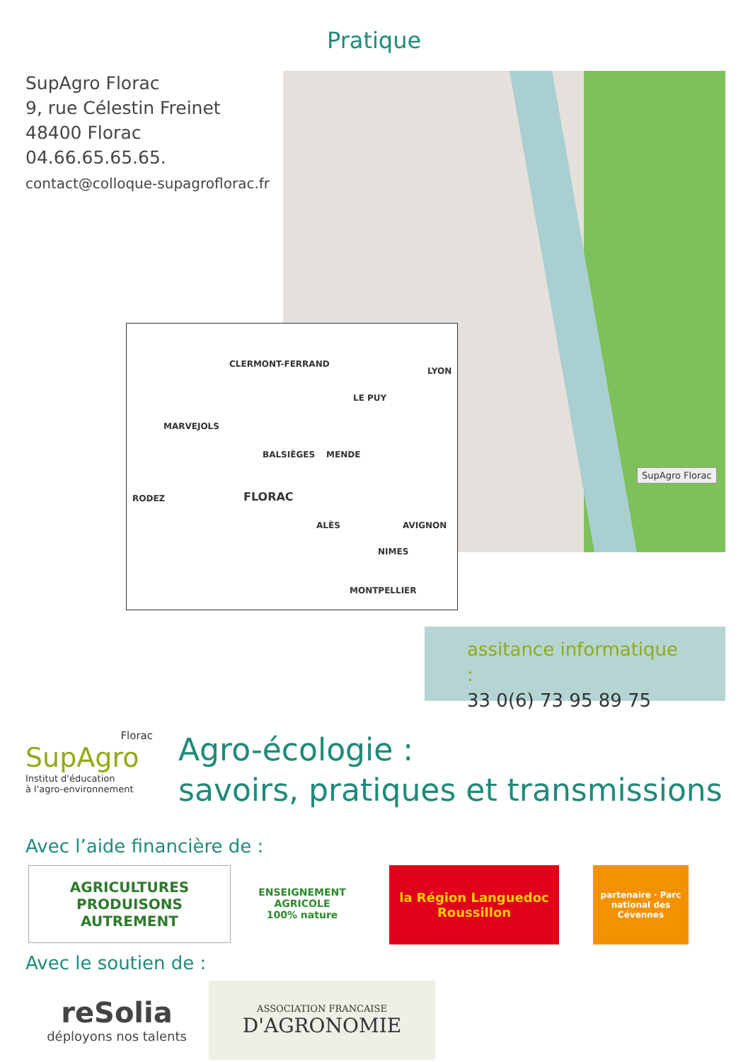Pratique
SupAgro Florac
9, rue Célestin Freinet
48400 Florac
04.66.65.65.65.
contact@colloque-supagroflorac.fr
SupAgro Florac
CLERMONT-FERRAND
LYON
LE PUY
MARVEJOLS
BALSIÈGES MENDE
RODEZ FLORAC
AVIGNON
NIMES
ALÈS
MONTPELLIER
assitance informatique :
33 0(6) 73 95 89 75
Florac
SupAgro
Institut d'éducation
à l'agro-environnement
Agro-écologie :
savoirs, pratiques et transmissions
Avec l’aide financière de :
AGRICULTURES PRODUISONS AUTREMENT
ENSEIGNEMENT AGRICOLE 100% nature
la Région Languedoc Roussillon
partenaire · Parc national des Cévennes
Avec le soutien de :
reSolia
déployons nos talents
ASSOCIATION FRANCAISE
D'AGRONOMIE